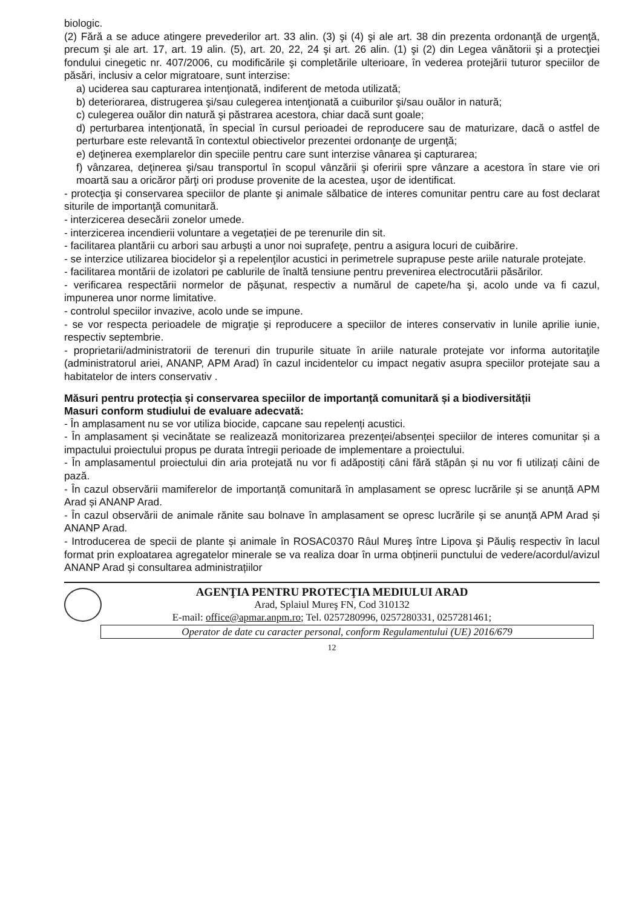biologic.
(2) Fără a se aduce atingere prevederilor art. 33 alin. (3) şi (4) şi ale art. 38 din prezenta ordonanţă de urgenţă, precum şi ale art. 17, art. 19 alin. (5), art. 20, 22, 24 şi art. 26 alin. (1) şi (2) din Legea vânătorii şi a protecţiei fondului cinegetic nr. 407/2006, cu modificările şi completările ulterioare, în vederea protejării tuturor speciilor de păsări, inclusiv a celor migratoare, sunt interzise:
a) uciderea sau capturarea intenţionată, indiferent de metoda utilizată;
b) deteriorarea, distrugerea şi/sau culegerea intenţionată a cuiburilor şi/sau ouălor in natură;
c) culegerea ouălor din natură şi păstrarea acestora, chiar dacă sunt goale;
d) perturbarea intenţionată, în special în cursul perioadei de reproducere sau de maturizare, dacă o astfel de perturbare este relevantă în contextul obiectivelor prezentei ordonanţe de urgenţă;
e) deţinerea exemplarelor din speciile pentru care sunt interzise vânarea şi capturarea;
f) vânzarea, deţinerea şi/sau transportul în scopul vânzării şi oferirii spre vânzare a acestora în stare vie ori moartă sau a oricăror părţi ori produse provenite de la acestea, uşor de identificat.
- protecţia şi conservarea speciilor de plante şi animale sălbatice de interes comunitar pentru care au fost declarat siturile de importanţă comunitară.
- interzicerea desecării zonelor umede.
- interzicerea incendierii voluntare a vegetației de pe terenurile din sit.
- facilitarea plantării cu arbori sau arbuşti a unor noi suprafeţe, pentru a asigura locuri de cuibărire.
- se interzice utilizarea biocidelor şi a repelenţilor acustici in perimetrele suprapuse peste ariile naturale protejate.
- facilitarea montării de izolatori pe cablurile de înaltă tensiune pentru prevenirea electrocutării păsărilor.
- verificarea respectării normelor de păşunat, respectiv a numărul de capete/ha şi, acolo unde va fi cazul, impunerea unor norme limitative.
- controlul speciilor invazive, acolo unde se impune.
- se vor respecta perioadele de migraţie şi reproducere a speciilor de interes conservativ in lunile aprilie iunie, respectiv septembrie.
- proprietarii/administratorii de terenuri din trupurile situate în ariile naturale protejate vor informa autoritaţile (administratorul ariei, ANANP, APM Arad) în cazul incidentelor cu impact negativ asupra speciilor protejate sau a habitatelor de inters conservativ .
Măsuri pentru protecția și conservarea speciilor de importanță comunitară și a biodiversității
Masuri conform studiului de evaluare adecvată:
- În amplasament nu se vor utiliza biocide, capcane sau repelenți acustici.
- În amplasament și vecinătate se realizează monitorizarea prezenței/absenței speciilor de interes comunitar și a impactului proiectului propus pe durata întregii perioade de implementare a proiectului.
- În amplasamentul proiectului din aria protejată nu vor fi adăpostiți câni fără stăpân și nu vor fi utilizați câini de pază.
- În cazul observării mamiferelor de importanță comunitară în amplasament se opresc lucrările și se anunță APM Arad și ANANP Arad.
- În cazul observării de animale rănite sau bolnave în amplasament se opresc lucrările și se anunță APM Arad și ANANP Arad.
- Introducerea de specii de plante și animale în ROSAC0370 Râul Mureş între Lipova şi Păuliş respectiv în lacul format prin exploatarea agregatelor minerale se va realiza doar în urma obținerii punctului de vedere/acordul/avizul ANANP Arad și consultarea administrațiilor
AGENŢIA PENTRU PROTECŢIA MEDIULUI ARAD
Arad, Splaiul Mureş FN, Cod 310132
E-mail: office@apmar.anpm.ro; Tel. 0257280996, 0257280331, 0257281461;
Operator de date cu caracter personal, conform Regulamentului (UE) 2016/679
12